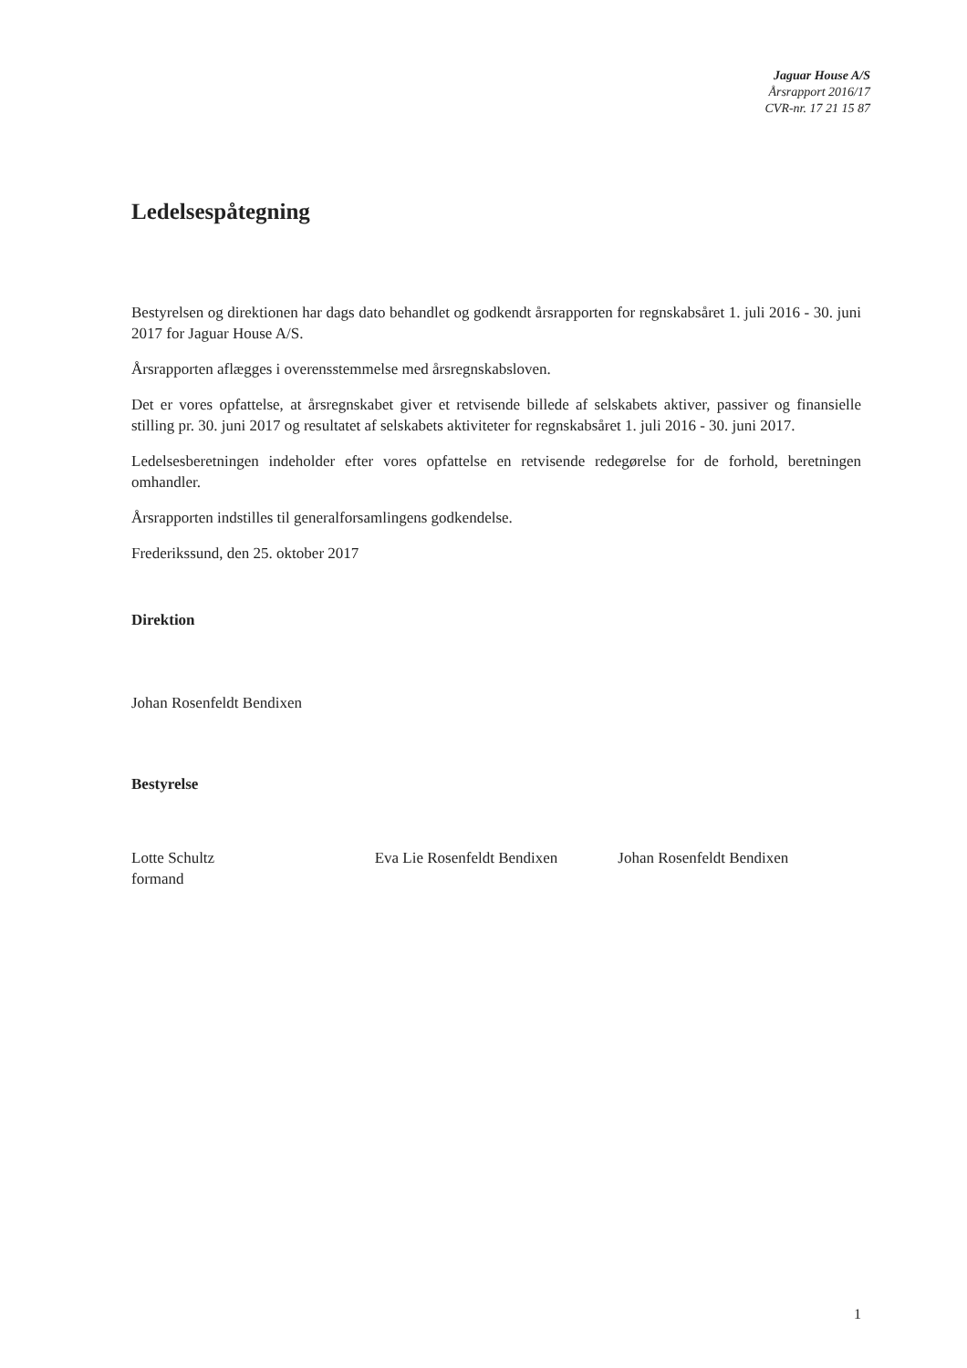Jaguar House A/S
Årsrapport 2016/17
CVR-nr. 17 21 15 87
Ledelsespåtegning
Bestyrelsen og direktionen har dags dato behandlet og godkendt årsrapporten for regnskabsåret 1. juli 2016 - 30. juni 2017 for Jaguar House A/S.
Årsrapporten aflægges i overensstemmelse med årsregnskabsloven.
Det er vores opfattelse, at årsregnskabet giver et retvisende billede af selskabets aktiver, passiver og finansielle stilling pr. 30. juni 2017 og resultatet af selskabets aktiviteter for regnskabsåret 1. juli 2016 - 30. juni 2017.
Ledelsesberetningen indeholder efter vores opfattelse en retvisende redegørelse for de forhold, beretningen omhandler.
Årsrapporten indstilles til generalforsamlingens godkendelse.
Frederikssund, den 25. oktober 2017
Direktion
Johan Rosenfeldt Bendixen
Bestyrelse
Lotte Schultz
formand
Eva Lie Rosenfeldt Bendixen
Johan Rosenfeldt Bendixen
1